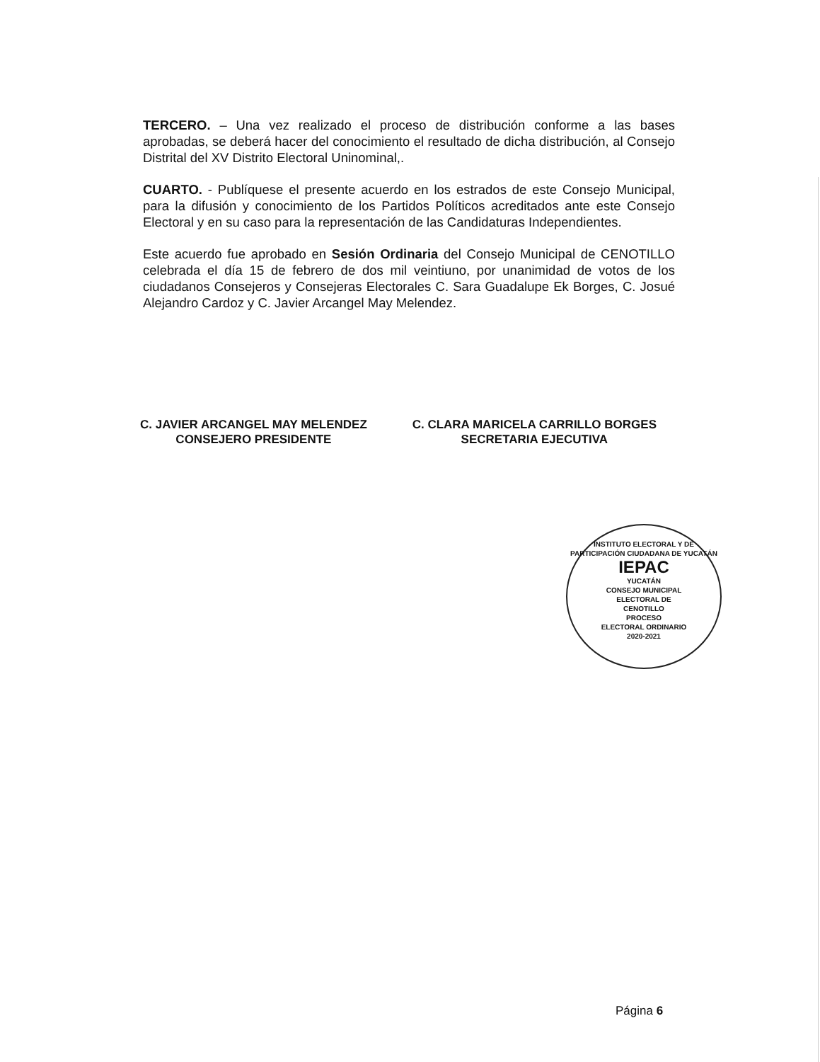TERCERO. – Una vez realizado el proceso de distribución conforme a las bases aprobadas, se deberá hacer del conocimiento el resultado de dicha distribución, al Consejo Distrital del XV Distrito Electoral Uninominal,.
CUARTO. - Publíquese el presente acuerdo en los estrados de este Consejo Municipal, para la difusión y conocimiento de los Partidos Políticos acreditados ante este Consejo Electoral y en su caso para la representación de las Candidaturas Independientes.
Este acuerdo fue aprobado en Sesión Ordinaria del Consejo Municipal de CENOTILLO celebrada el día 15 de febrero de dos mil veintiuno, por unanimidad de votos de los ciudadanos Consejeros y Consejeras Electorales C. Sara Guadalupe Ek Borges, C. Josué Alejandro Cardoz y C. Javier Arcangel May Melendez.
C. JAVIER ARCANGEL MAY MELENDEZ
CONSEJERO PRESIDENTE
C. CLARA MARICELA CARRILLO BORGES
SECRETARIA EJECUTIVA
INSTITUTO ELECTORAL Y DE PARTICIPACIÓN CIUDADANA DE YUCATÁN
IEPAC
YUCATÁN
CONSEJO MUNICIPAL
ELECTORAL DE
CENOTILLO
PROCESO
ELECTORAL ORDINARIO
2020-2021
Página 6